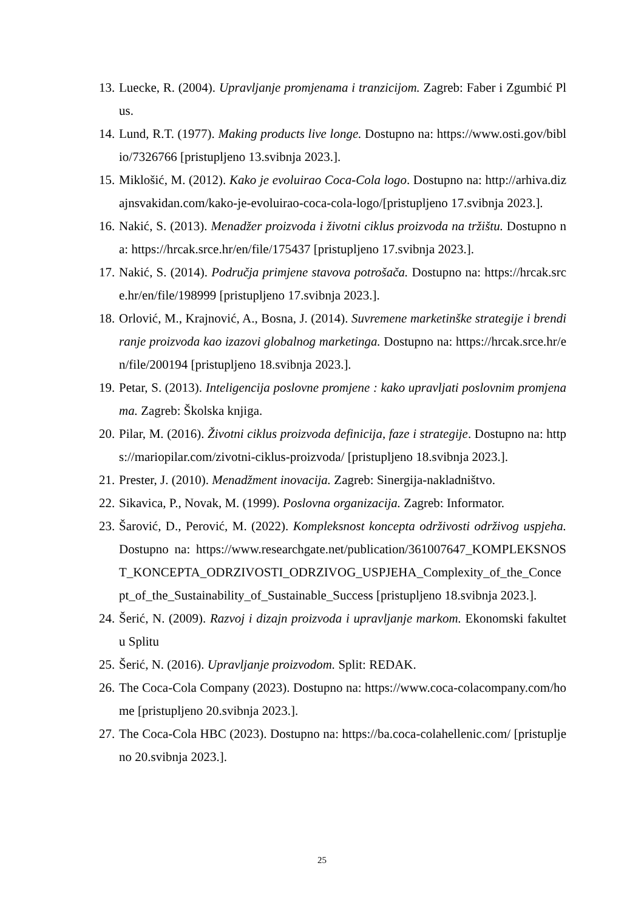13. Luecke, R. (2004). Upravljanje promjenama i tranzicijom. Zagreb: Faber i Zgumbić Plus.
14. Lund, R.T. (1977). Making products live longe. Dostupno na: https://www.osti.gov/biblio/7326766 [pristupljeno 13.svibnja 2023.].
15. Miklošić, M. (2012). Kako je evoluirao Coca-Cola logo. Dostupno na: http://arhiva.dizajnsvakidan.com/kako-je-evoluirao-coca-cola-logo/[pristupljeno 17.svibnja 2023.].
16. Nakić, S. (2013). Menadžer proizvoda i životni ciklus proizvoda na tržištu. Dostupno na: https://hrcak.srce.hr/en/file/175437 [pristupljeno 17.svibnja 2023.].
17. Nakić, S. (2014). Područja primjene stavova potrošača. Dostupno na: https://hrcak.srce.hr/en/file/198999 [pristupljeno 17.svibnja 2023.].
18. Orlović, M., Krajnović, A., Bosna, J. (2014). Suvremene marketinške strategije i brendiranje proizvoda kao izazovi globalnog marketinga. Dostupno na: https://hrcak.srce.hr/en/file/200194 [pristupljeno 18.svibnja 2023.].
19. Petar, S. (2013). Inteligencija poslovne promjene : kako upravljati poslovnim promjenama. Zagreb: Školska knjiga.
20. Pilar, M. (2016). Životni ciklus proizvoda definicija, faze i strategije. Dostupno na: https://mariopilar.com/zivotni-ciklus-proizvoda/ [pristupljeno 18.svibnja 2023.].
21. Prester, J. (2010). Menadžment inovacija. Zagreb: Sinergija-nakladništvo.
22. Sikavica, P., Novak, M. (1999). Poslovna organizacija. Zagreb: Informator.
23. Šarović, D., Perović, M. (2022). Kompleksnost koncepta održivosti održivog uspjeha. Dostupno na: https://www.researchgate.net/publication/361007647_KOMPLEKSNOST_KONCEPTA_ODRZIVOSTI_ODRZIVOG_USPJEHA_Complexity_of_the_Concept_of_the_Sustainability_of_Sustainable_Success [pristupljeno 18.svibnja 2023.].
24. Šerić, N. (2009). Razvoj i dizajn proizvoda i upravljanje markom. Ekonomski fakultet u Splitu
25. Šerić, N. (2016). Upravljanje proizvodom. Split: REDAK.
26. The Coca-Cola Company (2023). Dostupno na: https://www.coca-colacompany.com/home [pristupljeno 20.svibnja 2023.].
27. The Coca-Cola HBC (2023). Dostupno na: https://ba.coca-colahellenic.com/ [pristupljeno 20.svibnja 2023.].
25